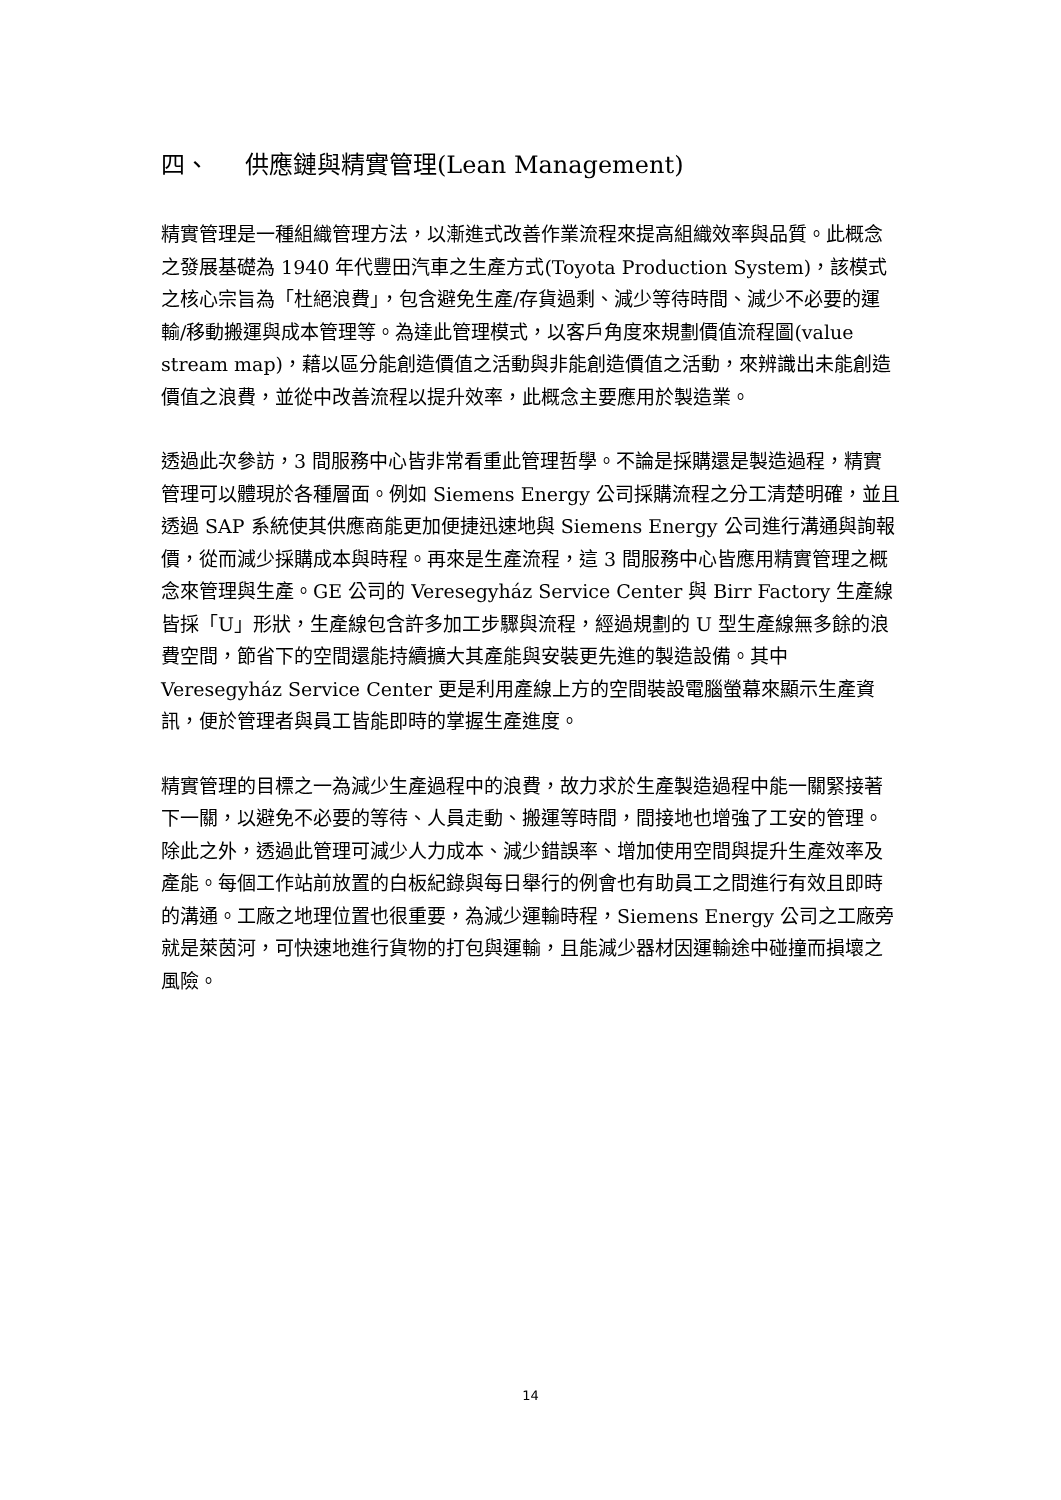四、 供應鏈與精實管理(Lean Management)
精實管理是一種組織管理方法，以漸進式改善作業流程來提高組織效率與品質。此概念之發展基礎為 1940 年代豐田汽車之生產方式(Toyota Production System)，該模式之核心宗旨為「杜絕浪費」，包含避免生產/存貨過剩、減少等待時間、減少不必要的運輸/移動搬運與成本管理等。為達此管理模式，以客戶角度來規劃價值流程圖(value stream map)，藉以區分能創造價值之活動與非能創造價值之活動，來辨識出未能創造價值之浪費，並從中改善流程以提升效率，此概念主要應用於製造業。
透過此次參訪，3 間服務中心皆非常看重此管理哲學。不論是採購還是製造過程，精實管理可以體現於各種層面。例如 Siemens Energy 公司採購流程之分工清楚明確，並且透過 SAP 系統使其供應商能更加便捷迅速地與 Siemens Energy 公司進行溝通與詢報價，從而減少採購成本與時程。再來是生產流程，這 3 間服務中心皆應用精實管理之概念來管理與生產。GE 公司的 Veresegyház Service Center 與 Birr Factory 生產線皆採「U」形狀，生產線包含許多加工步驟與流程，經過規劃的 U 型生產線無多餘的浪費空間，節省下的空間還能持續擴大其產能與安裝更先進的製造設備。其中 Veresegyház Service Center 更是利用產線上方的空間裝設電腦螢幕來顯示生產資訊，便於管理者與員工皆能即時的掌握生產進度。
精實管理的目標之一為減少生產過程中的浪費，故力求於生產製造過程中能一關緊接著下一關，以避免不必要的等待、人員走動、搬運等時間，間接地也增強了工安的管理。除此之外，透過此管理可減少人力成本、減少錯誤率、增加使用空間與提升生產效率及產能。每個工作站前放置的白板紀錄與每日舉行的例會也有助員工之間進行有效且即時的溝通。工廠之地理位置也很重要，為減少運輸時程，Siemens Energy 公司之工廠旁就是萊茵河，可快速地進行貨物的打包與運輸，且能減少器材因運輸途中碰撞而損壞之風險。
14